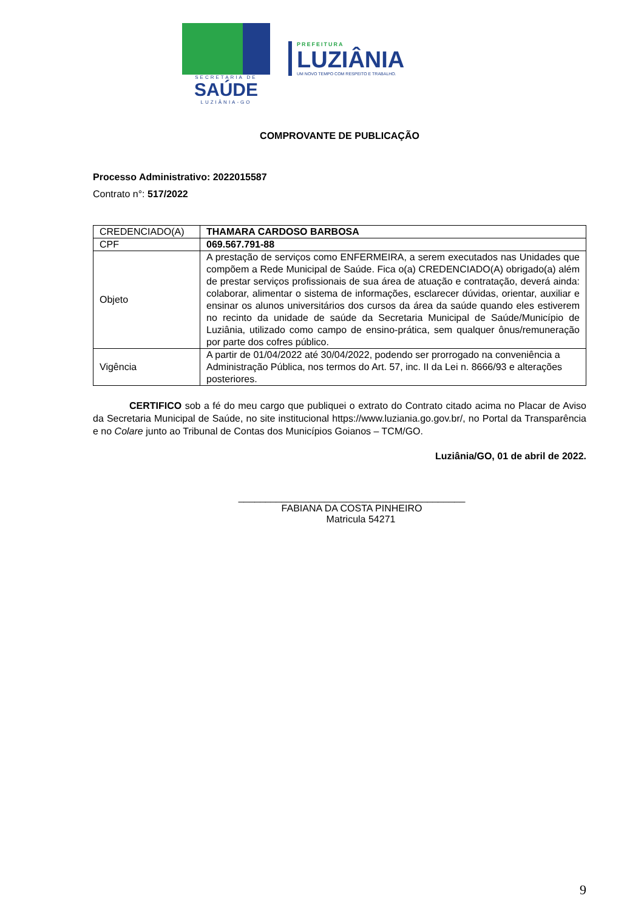SECRETARIA DE
SAÚDE
LUZIÂNIA-GO
PREFEITURA
LUZIÂNIA
UM NOVO TEMPO COM RESPEITO E TRABALHO.
COMPROVANTE DE PUBLICAÇÃO
Processo Administrativo: 2022015587
Contrato n°: 517/2022
| CREDENCIADO(A) | THAMARA CARDOSO BARBOSA |
| CPF | 069.567.791-88 |
| Objeto | A prestação de serviços como ENFERMEIRA, a serem executados nas Unidades que compõem a Rede Municipal de Saúde. Fica o(a) CREDENCIADO(A) obrigado(a) além de prestar serviços profissionais de sua área de atuação e contratação, deverá ainda: colaborar, alimentar o sistema de informações, esclarecer dúvidas, orientar, auxiliar e ensinar os alunos universitários dos cursos da área da saúde quando eles estiverem no recinto da unidade de saúde da Secretaria Municipal de Saúde/Município de Luziânia, utilizado como campo de ensino-prática, sem qualquer ônus/remuneração por parte dos cofres público. |
| Vigência | A partir de 01/04/2022 até 30/04/2022, podendo ser prorrogado na conveniência a Administração Pública, nos termos do Art. 57, inc. II da Lei n. 8666/93 e alterações posteriores. |
CERTIFICO sob a fé do meu cargo que publiquei o extrato do Contrato citado acima no Placar de Aviso da Secretaria Municipal de Saúde, no site institucional https://www.luziania.go.gov.br/, no Portal da Transparência e no Colare junto ao Tribunal de Contas dos Municípios Goianos – TCM/GO.
Luziânia/GO, 01 de abril de 2022.
__________________________________________
FABIANA DA COSTA PINHEIRO
Matricula 54271
9